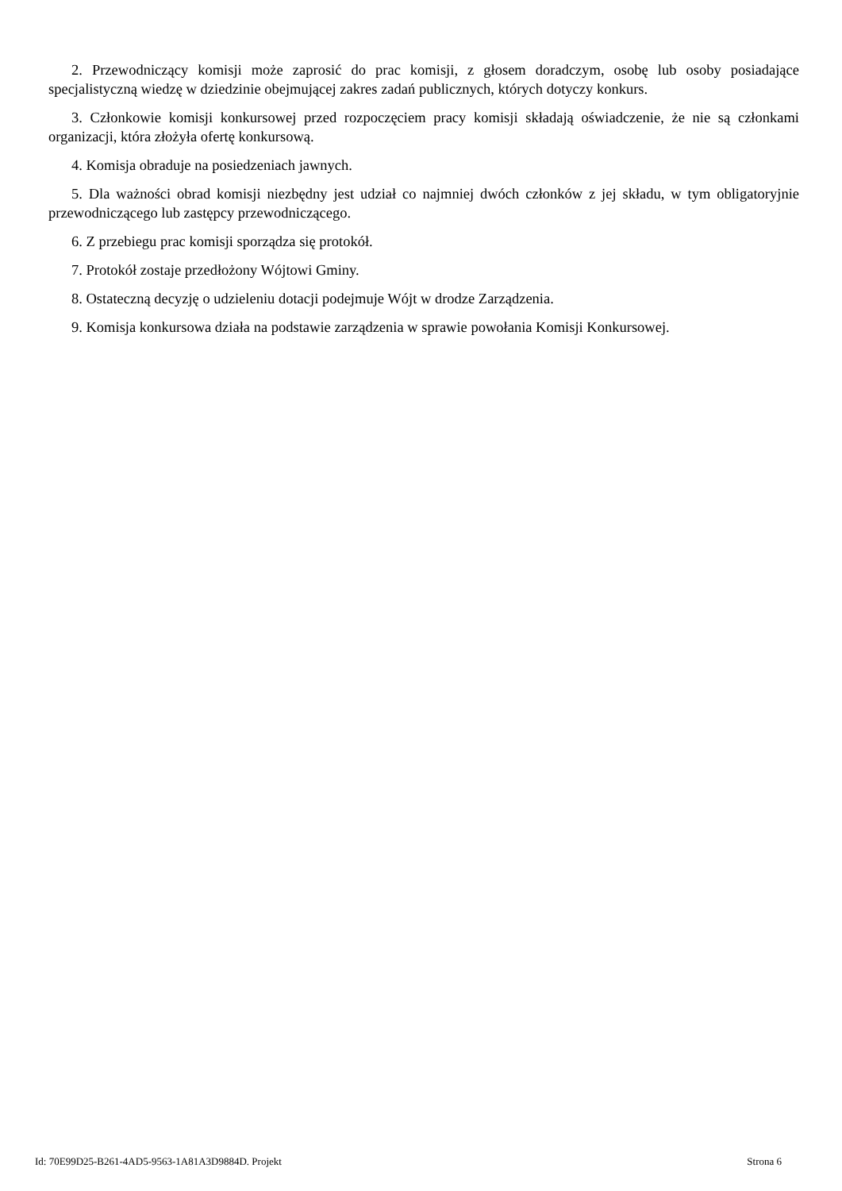2. Przewodniczący komisji może zaprosić do prac komisji, z głosem doradczym, osobę lub osoby posiadające specjalistyczną wiedzę w dziedzinie obejmującej zakres zadań publicznych, których dotyczy konkurs.
3. Członkowie komisji konkursowej przed rozpoczęciem pracy komisji składają oświadczenie, że nie są członkami organizacji, która złożyła ofertę konkursową.
4. Komisja obraduje na posiedzeniach jawnych.
5. Dla ważności obrad komisji niezbędny jest udział co najmniej dwóch członków z jej składu, w tym obligatoryjnie przewodniczącego lub zastępcy przewodniczącego.
6. Z przebiegu prac komisji sporządza się protokół.
7. Protokół zostaje przedłożony Wójtowi Gminy.
8. Ostateczną decyzję o udzieleniu dotacji podejmuje Wójt w drodze Zarządzenia.
9. Komisja konkursowa działa na podstawie zarządzenia w sprawie powołania Komisji Konkursowej.
Id: 70E99D25-B261-4AD5-9563-1A81A3D9884D. Projekt Strona 6